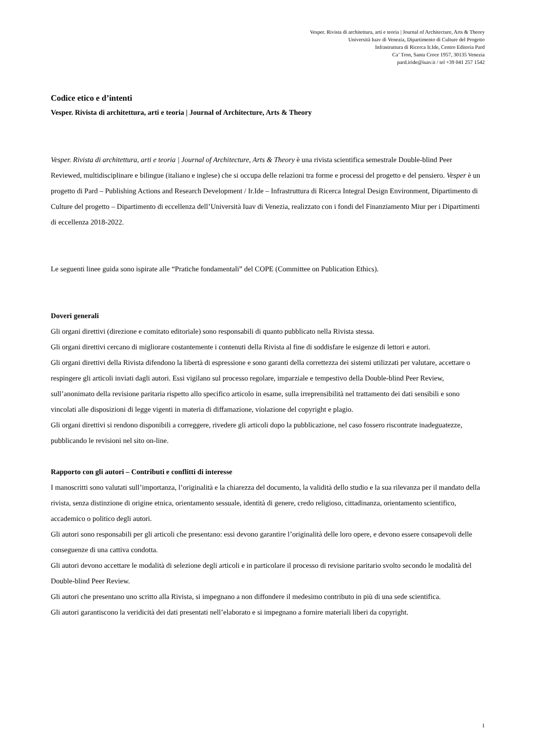Vesper. Rivista di architettura, arti e teoria | Journal of Architecture, Arts & Theory
Università Iuav di Venezia, Dipartimento di Culture del Progetto
Infrastruttura di Ricerca Ir.Ide, Centro Editoria Pard
Ca’ Tron, Santa Croce 1957, 30135 Venezia
pard.iride@iuav.it / tel +39 041 257 1542
Codice etico e d’intenti
Vesper. Rivista di architettura, arti e teoria | Journal of Architecture, Arts & Theory
Vesper. Rivista di architettura, arti e teoria | Journal of Architecture, Arts & Theory è una rivista scientifica semestrale Double-blind Peer Reviewed, multidisciplinare e bilingue (italiano e inglese) che si occupa delle relazioni tra forme e processi del progetto e del pensiero. Vesper è un progetto di Pard – Publishing Actions and Research Development / Ir.Ide – Infrastruttura di Ricerca Integral Design Environment, Dipartimento di Culture del progetto – Dipartimento di eccellenza dell’Università Iuav di Venezia, realizzato con i fondi del Finanziamento Miur per i Dipartimenti di eccellenza 2018-2022.
Le seguenti linee guida sono ispirate alle “Pratiche fondamentali” del COPE (Committee on Publication Ethics).
Doveri generali
Gli organi direttivi (direzione e comitato editoriale) sono responsabili di quanto pubblicato nella Rivista stessa.
Gli organi direttivi cercano di migliorare costantemente i contenuti della Rivista al fine di soddisfare le esigenze di lettori e autori.
Gli organi direttivi della Rivista difendono la libertà di espressione e sono garanti della correttezza dei sistemi utilizzati per valutare, accettare o respingere gli articoli inviati dagli autori. Essi vigilano sul processo regolare, imparziale e tempestivo della Double-blind Peer Review, sull’anonimato della revisione paritaria rispetto allo specifico articolo in esame, sulla irreprensibilità nel trattamento dei dati sensibili e sono vincolati alle disposizioni di legge vigenti in materia di diffamazione, violazione del copyright e plagio.
Gli organi direttivi si rendono disponibili a correggere, rivedere gli articoli dopo la pubblicazione, nel caso fossero riscontrate inadeguatezze, pubblicando le revisioni nel sito on-line.
Rapporto con gli autori – Contributi e conflitti di interesse
I manoscritti sono valutati sull’importanza, l’originalità e la chiarezza del documento, la validità dello studio e la sua rilevanza per il mandato della rivista, senza distinzione di origine etnica, orientamento sessuale, identità di genere, credo religioso, cittadinanza, orientamento scientifico, accademico o politico degli autori.
Gli autori sono responsabili per gli articoli che presentano: essi devono garantire l’originalità delle loro opere, e devono essere consapevoli delle conseguenze di una cattiva condotta.
Gli autori devono accettare le modalità di selezione degli articoli e in particolare il processo di revisione paritario svolto secondo le modalità del Double-blind Peer Review.
Gli autori che presentano uno scritto alla Rivista, si impegnano a non diffondere il medesimo contributo in più di una sede scientifica.
Gli autori garantiscono la veridicità dei dati presentati nell’elaborato e si impegnano a fornire materiali liberi da copyright.
1